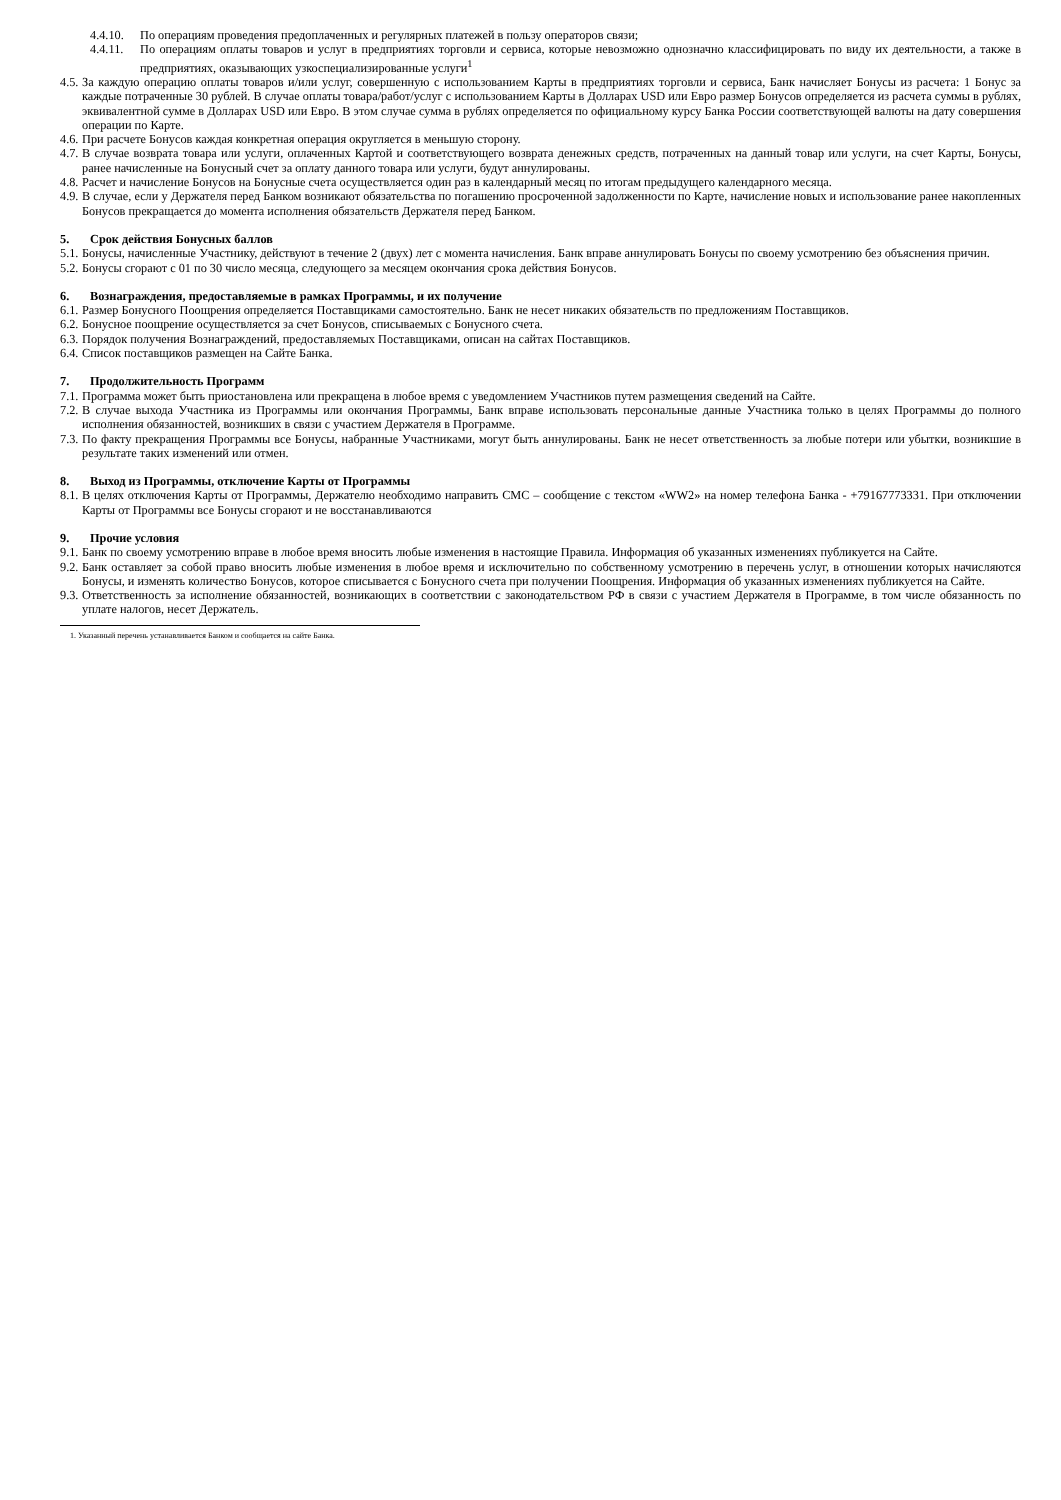4.4.10. По операциям проведения предоплаченных и регулярных платежей в пользу операторов связи;
4.4.11. По операциям оплаты товаров и услуг в предприятиях торговли и сервиса, которые невозможно однозначно классифицировать по виду их деятельности, а также в предприятиях, оказывающих узкоспециализированные услуги<sup>1</sup>
4.5. За каждую операцию оплаты товаров и/или услуг, совершенную с использованием Карты в предприятиях торговли и сервиса, Банк начисляет Бонусы из расчета: 1 Бонус за каждые потраченные 30 рублей. В случае оплаты товара/работ/услуг с использованием Карты в Долларах USD или Евро размер Бонусов определяется из расчета суммы в рублях, эквивалентной сумме в Долларах USD или Евро. В этом случае сумма в рублях определяется по официальному курсу Банка России соответствующей валюты на дату совершения операции по Карте.
4.6. При расчете Бонусов каждая конкретная операция округляется в меньшую сторону.
4.7. В случае возврата товара или услуги, оплаченных Картой и соответствующего возврата денежных средств, потраченных на данный товар или услуги, на счет Карты, Бонусы, ранее начисленные на Бонусный счет за оплату данного товара или услуги, будут аннулированы.
4.8. Расчет и начисление Бонусов на Бонусные счета осуществляется один раз в календарный месяц по итогам предыдущего календарного месяца.
4.9. В случае, если у Держателя перед Банком возникают обязательства по погашению просроченной задолженности по Карте, начисление новых и использование ранее накопленных Бонусов прекращается до момента исполнения обязательств Держателя перед Банком.
5. Срок действия Бонусных баллов
5.1. Бонусы, начисленные Участнику, действуют в течение 2 (двух) лет с момента начисления. Банк вправе аннулировать Бонусы по своему усмотрению без объяснения причин.
5.2. Бонусы сгорают с 01 по 30 число месяца, следующего за месяцем окончания срока действия Бонусов.
6. Вознаграждения, предоставляемые в рамках Программы, и их получение
6.1. Размер Бонусного Поощрения определяется Поставщиками самостоятельно. Банк не несет никаких обязательств по предложениям Поставщиков.
6.2. Бонусное поощрение осуществляется за счет Бонусов, списываемых с Бонусного счета.
6.3. Порядок получения Вознаграждений, предоставляемых Поставщиками, описан на сайтах Поставщиков.
6.4. Список поставщиков размещен на Сайте Банка.
7. Продолжительность Программ
7.1. Программа может быть приостановлена или прекращена в любое время с уведомлением Участников путем размещения сведений на Сайте.
7.2. В случае выхода Участника из Программы или окончания Программы, Банк вправе использовать персональные данные Участника только в целях Программы до полного исполнения обязанностей, возникших в связи с участием Держателя в Программе.
7.3. По факту прекращения Программы все Бонусы, набранные Участниками, могут быть аннулированы. Банк не несет ответственность за любые потери или убытки, возникшие в результате таких изменений или отмен.
8. Выход из Программы, отключение Карты от Программы
8.1. В целях отключения Карты от Программы, Держателю необходимо направить СМС – сообщение с текстом «WW2» на номер телефона Банка - +79167773331. При отключении Карты от Программы все Бонусы сгорают и не восстанавливаются
9. Прочие условия
9.1. Банк по своему усмотрению вправе в любое время вносить любые изменения в настоящие Правила. Информация об указанных изменениях публикуется на Сайте.
9.2. Банк оставляет за собой право вносить любые изменения в любое время и исключительно по собственному усмотрению в перечень услуг, в отношении которых начисляются Бонусы, и изменять количество Бонусов, которое списывается с Бонусного счета при получении Поощрения. Информация об указанных изменениях публикуется на Сайте.
9.3. Ответственность за исполнение обязанностей, возникающих в соответствии с законодательством РФ в связи с участием Держателя в Программе, в том числе обязанность по уплате налогов, несет Держатель.
1. Указанный перечень устанавливается Банком и сообщается на сайте Банка.